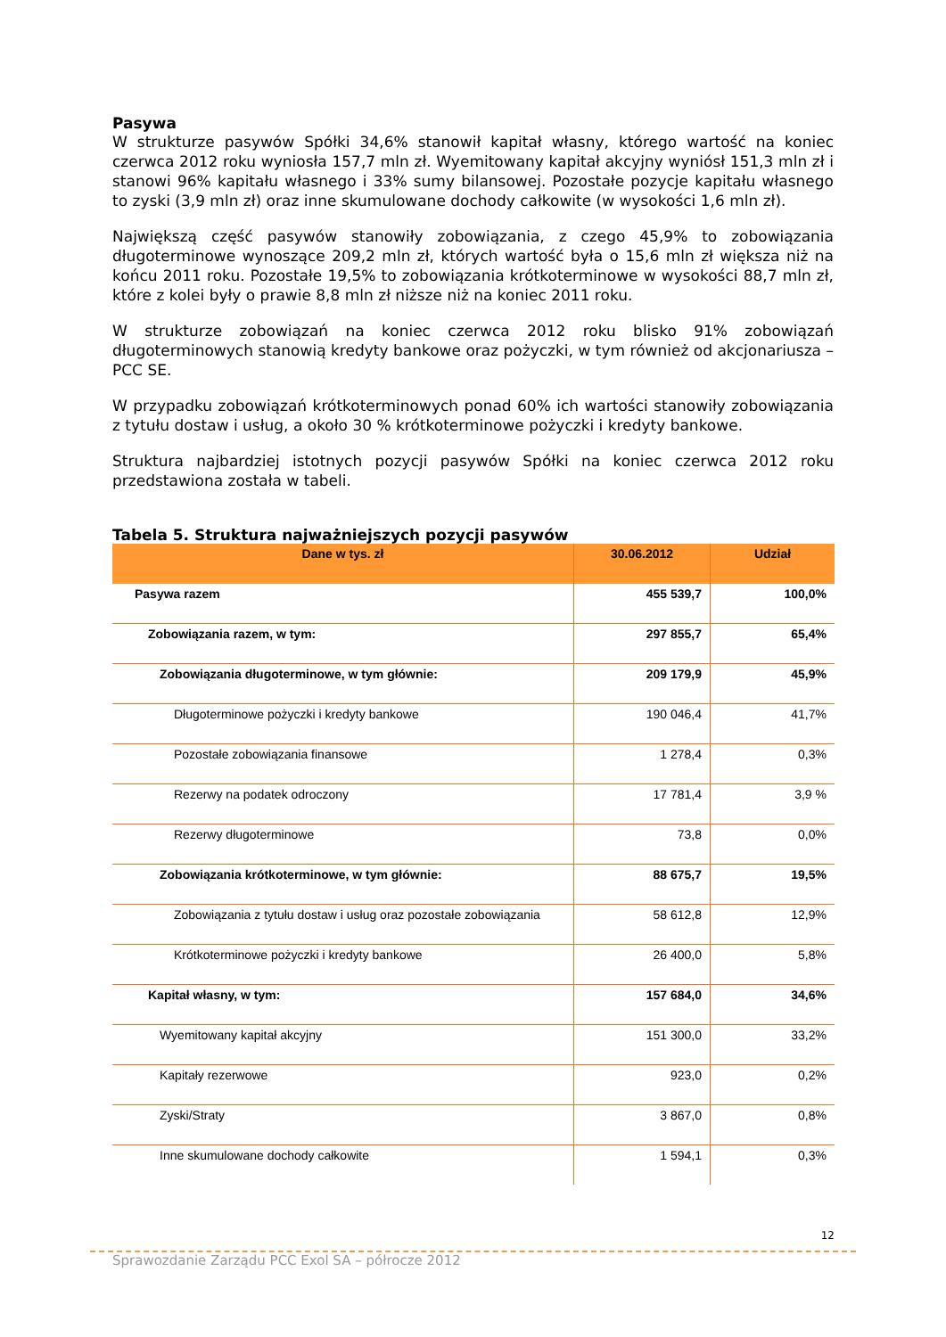Pasywa
W strukturze pasywów Spółki 34,6% stanowił kapitał własny, którego wartość na koniec czerwca 2012 roku wyniosła 157,7 mln zł. Wyemitowany kapitał akcyjny wyniósł 151,3 mln zł i stanowi 96% kapitału własnego i 33% sumy bilansowej. Pozostałe pozycje kapitału własnego to zyski (3,9 mln zł) oraz inne skumulowane dochody całkowite (w wysokości 1,6 mln zł).
Największą część pasywów stanowiły zobowiązania, z czego 45,9% to zobowiązania długoterminowe wynoszące 209,2 mln zł, których wartość była o 15,6 mln zł większa niż na końcu 2011 roku. Pozostałe 19,5% to zobowiązania krótkoterminowe w wysokości 88,7 mln zł, które z kolei były o prawie 8,8 mln zł niższe niż na koniec 2011 roku.
W strukturze zobowiązań na koniec czerwca 2012 roku blisko 91% zobowiązań długoterminowych stanowią kredyty bankowe oraz pożyczki, w tym również od akcjonariusza – PCC SE.
W przypadku zobowiązań krótkoterminowych ponad 60% ich wartości stanowiły zobowiązania z tytułu dostaw i usług, a około 30 % krótkoterminowe pożyczki i kredyty bankowe.
Struktura najbardziej istotnych pozycji pasywów Spółki na koniec czerwca 2012 roku przedstawiona została w tabeli.
Tabela 5. Struktura najważniejszych pozycji pasywów
| Dane w tys. zł | 30.06.2012 | Udział |
| --- | --- | --- |
| Pasywa razem | 455 539,7 | 100,0% |
| Zobowiązania razem, w tym: | 297 855,7 | 65,4% |
| Zobowiązania długoterminowe, w tym głównie: | 209 179,9 | 45,9% |
| Długoterminowe pożyczki i kredyty bankowe | 190 046,4 | 41,7% |
| Pozostałe zobowiązania finansowe | 1 278,4 | 0,3% |
| Rezerwy na podatek odroczony | 17 781,4 | 3,9 % |
| Rezerwy długoterminowe | 73,8 | 0,0% |
| Zobowiązania krótkoterminowe, w tym głównie: | 88 675,7 | 19,5% |
| Zobowiązania z tytułu dostaw i usług oraz pozostałe zobowiązania | 58 612,8 | 12,9% |
| Krótkoterminowe pożyczki i kredyty bankowe | 26 400,0 | 5,8% |
| Kapitał własny, w tym: | 157 684,0 | 34,6% |
| Wyemitowany kapitał akcyjny | 151 300,0 | 33,2% |
| Kapitały rezerwowe | 923,0 | 0,2% |
| Zyski/Straty | 3 867,0 | 0,8% |
| Inne skumulowane dochody całkowite | 1 594,1 | 0,3% |
12
Sprawozdanie Zarządu PCC Exol SA – półrocze 2012